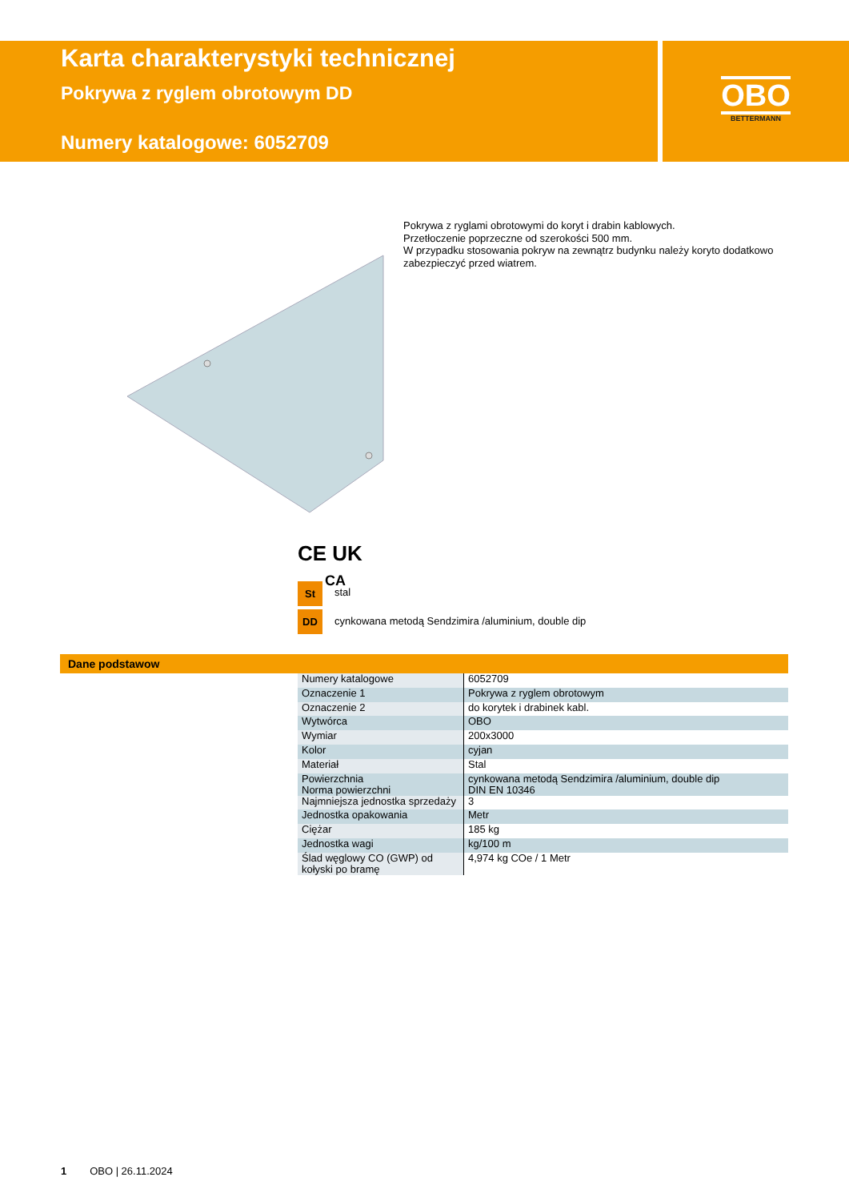Karta charakterystyki technicznej
Pokrywa z ryglem obrotowym DD
Numery katalogowe: 6052709
OBO
BETTERMANN
Pokrywa z ryglami obrotowymi do koryt i drabin kablowych.
Przetłoczenie poprzeczne od szerokości 500 mm.
W przypadku stosowania pokryw na zewnątrz budynku należy koryto dodatkowo zabezpieczyć przed wiatrem.
CE UK
CA
St stal
DD
cynkowana metodą Sendzimira /aluminium, double dip
Dane podstawow
| Numery katalogowe | 6052709 |
| Oznaczenie 1 | Pokrywa z ryglem obrotowym |
| Oznaczenie 2 | do korytek i drabinek kabl. |
| Wytwórca | OBO |
| Wymiar | 200x3000 |
| Kolor | cyjan |
| Materiał | Stal |
| Powierzchnia Norma powierzchni | cynkowana metodą Sendzimira /aluminium, double dip DIN EN 10346 |
| Najmniejsza jednostka sprzedaży | 3 |
| Jednostka opakowania | Metr |
| Ciężar | 185 kg |
| Jednostka wagi | kg/100 m |
| Ślad węglowy CO (GWP) od kołyski po bramę | 4,974 kg COe / 1 Metr |
1 OBO | 26.11.2024